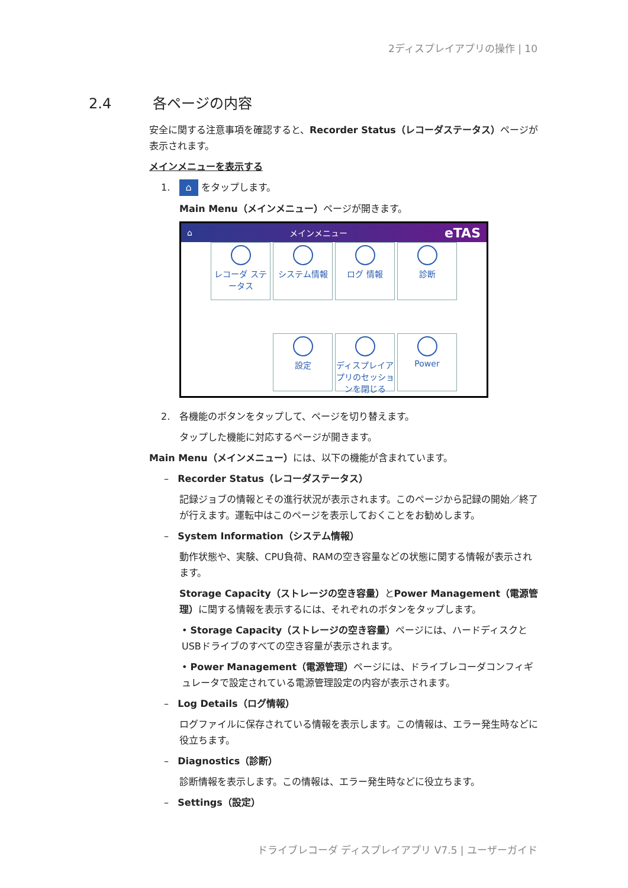2ディスプレイアプリの操作 | 10
2.4 各ページの内容
安全に関する注意事項を確認すると、Recorder Status（レコーダステータス）ページが表示されます。
メインメニューを表示する
1. ⌂ をタップします。
Main Menu（メインメニュー）ページが開きます。
⌂ メインメニュー eTAS
レコーダ ステータス
システム情報
ログ 情報
診断
設定
ディスプレイアプリのセッションを閉じる
Power
2. 各機能のボタンをタップして、ページを切り替えます。
タップした機能に対応するページが開きます。
Main Menu（メインメニュー）には、以下の機能が含まれています。
– Recorder Status（レコーダステータス）
記録ジョブの情報とその進行状況が表示されます。このページから記録の開始／終了が行えます。運転中はこのページを表示しておくことをお勧めします。
– System Information（システム情報）
動作状態や、実験、CPU負荷、RAMの空き容量などの状態に関する情報が表示されます。
Storage Capacity（ストレージの空き容量）とPower Management（電源管理）に関する情報を表示するには、それぞれのボタンをタップします。
• Storage Capacity（ストレージの空き容量）ページには、ハードディスクとUSBドライブのすべての空き容量が表示されます。
• Power Management（電源管理）ページには、ドライブレコーダコンフィギュレータで設定されている電源管理設定の内容が表示されます。
– Log Details（ログ情報）
ログファイルに保存されている情報を表示します。この情報は、エラー発生時などに役立ちます。
– Diagnostics（診断）
診断情報を表示します。この情報は、エラー発生時などに役立ちます。
– Settings（設定）
ドライブレコーダ ディスプレイアプリ V7.5 | ユーザーガイド